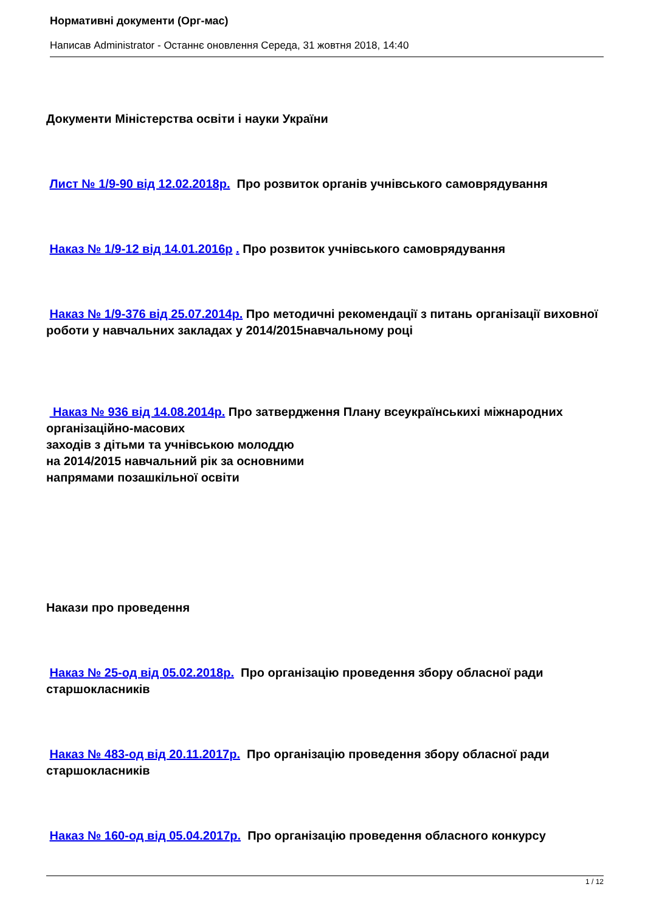Нормативні документи (Орг-мас)
Написав Administrator - Останнє оновлення Середа, 31 жовтня 2018, 14:40
Документи Міністерства освіти і науки України
Лист № 1/9-90 від 12.02.2018р. Про розвиток органів учнівського самоврядування
Наказ № 1/9-12 від 14.01.2016р . Про розвиток учнівського самоврядування
Наказ № 1/9-376 від 25.07.2014р. Про методичні рекомендації з питань організації виховної роботи у навчальних закладах у 2014/2015навчальному році
Наказ № 936 від 14.08.2014р. Про затвердження Плану всеукраїнськихі міжнародних організаційно-масових
заходів з дітьми та учнівською молоддю
на 2014/2015 навчальний рік за основними
напрямами позашкільної освіти
Накази про проведення
Наказ № 25-од від 05.02.2018р. Про організацію проведення збору обласної ради старшокласників
Наказ № 483-од від 20.11.2017р. Про організацію проведення збору обласної ради старшокласників
Наказ № 160-од від 05.04.2017р. Про організацію проведення обласного конкурсу
1 / 12